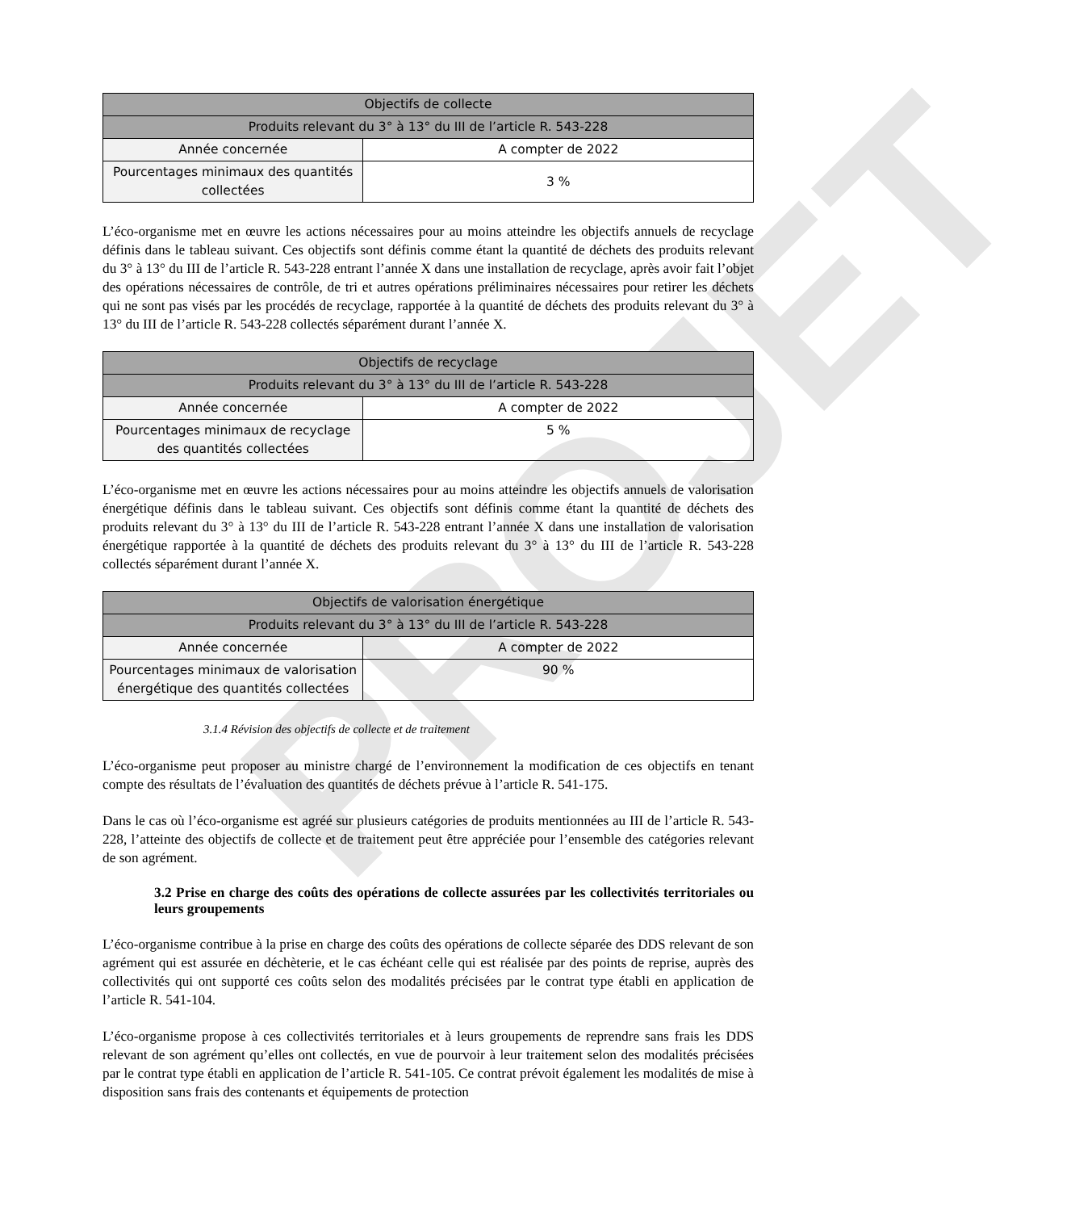PROJET
| Objectifs de collecte | |
| --- | --- |
| Produits relevant du 3° à 13° du III de l’article R. 543-228 | |
| Année concernée | A compter de 2022 |
| Pourcentages minimaux des quantités collectées | 3 % |
L’éco-organisme met en œuvre les actions nécessaires pour au moins atteindre les objectifs annuels de recyclage définis dans le tableau suivant. Ces objectifs sont définis comme étant la quantité de déchets des produits relevant du 3° à 13° du III de l’article R. 543-228 entrant l’année X dans une installation de recyclage, après avoir fait l’objet des opérations nécessaires de contrôle, de tri et autres opérations préliminaires nécessaires pour retirer les déchets qui ne sont pas visés par les procédés de recyclage, rapportée à la quantité de déchets des produits relevant du 3° à 13° du III de l’article R. 543-228 collectés séparément durant l’année X.
| Objectifs de recyclage | |
| --- | --- |
| Produits relevant du 3° à 13° du III de l’article R. 543-228 | |
| Année concernée | A compter de 2022 |
| Pourcentages minimaux de recyclage des quantités collectées | 5 % |
L’éco-organisme met en œuvre les actions nécessaires pour au moins atteindre les objectifs annuels de valorisation énergétique définis dans le tableau suivant. Ces objectifs sont définis comme étant la quantité de déchets des produits relevant du 3° à 13° du III de l’article R. 543-228 entrant l’année X dans une installation de valorisation énergétique rapportée à la quantité de déchets des produits relevant du 3° à 13° du III de l’article R. 543-228 collectés séparément durant l’année X.
| Objectifs de valorisation énergétique | |
| --- | --- |
| Produits relevant du 3° à 13° du III de l’article R. 543-228 | |
| Année concernée | A compter de 2022 |
| Pourcentages minimaux de valorisation énergétique des quantités collectées | 90 % |
3.1.4 Révision des objectifs de collecte et de traitement
L’éco-organisme peut proposer au ministre chargé de l’environnement la modification de ces objectifs en tenant compte des résultats de l’évaluation des quantités de déchets prévue à l’article R. 541-175.
Dans le cas où l’éco-organisme est agréé sur plusieurs catégories de produits mentionnées au III de l’article R. 543-228, l’atteinte des objectifs de collecte et de traitement peut être appréciée pour l’ensemble des catégories relevant de son agrément.
3.2 Prise en charge des coûts des opérations de collecte assurées par les collectivités territoriales ou leurs groupements
L’éco-organisme contribue à la prise en charge des coûts des opérations de collecte séparée des DDS relevant de son agrément qui est assurée en déchèterie, et le cas échéant celle qui est réalisée par des points de reprise, auprès des collectivités qui ont supporté ces coûts selon des modalités précisées par le contrat type établi en application de l’article R. 541-104.
L’éco-organisme propose à ces collectivités territoriales et à leurs groupements de reprendre sans frais les DDS relevant de son agrément qu’elles ont collectés, en vue de pourvoir à leur traitement selon des modalités précisées par le contrat type établi en application de l’article R. 541-105. Ce contrat prévoit également les modalités de mise à disposition sans frais des contenants et équipements de protection